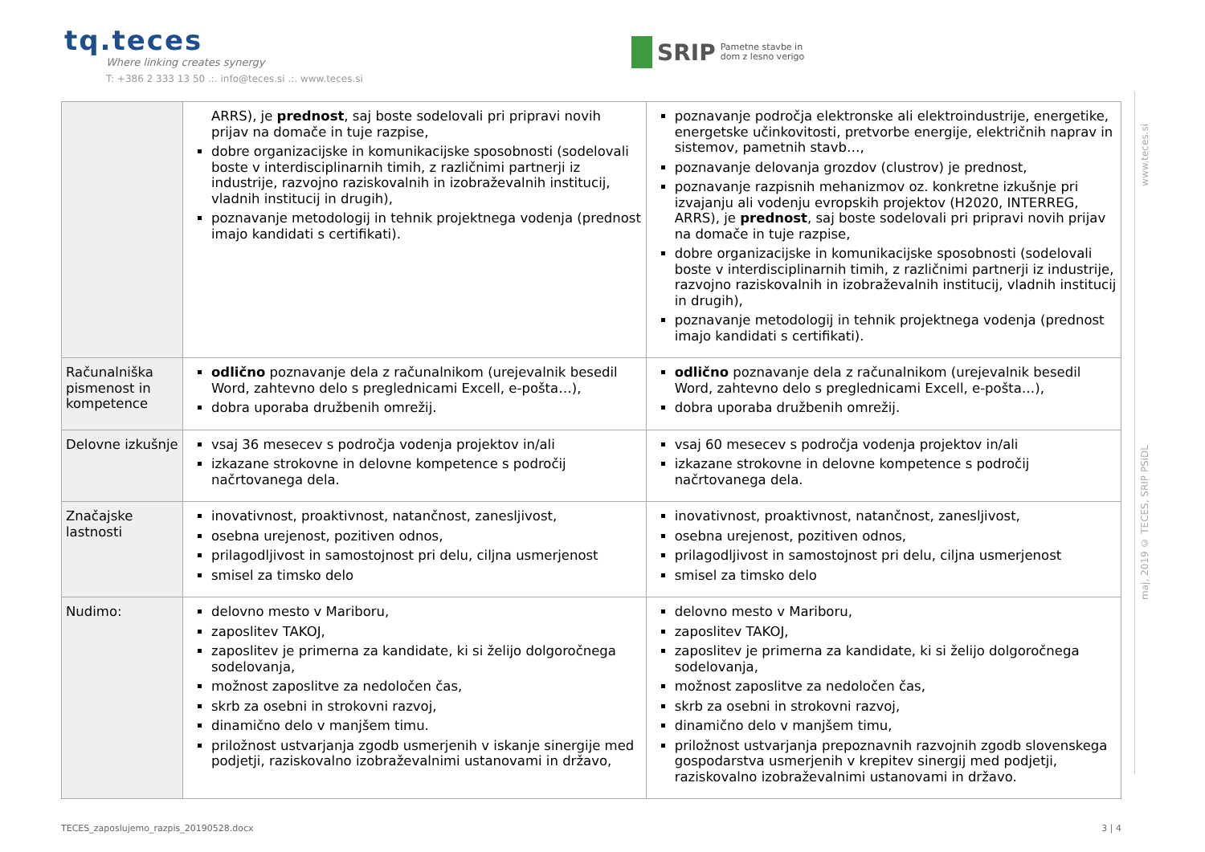tq.teces
Where linking creates synergy
T: +386 2 333 13 50 .:. info@teces.si .:. www.teces.si
SRIP Pametne stavbe in
dom z lesno verigo
| | ARRS), je prednost , saj boste sodelovali pri pripravi novih prijav na domače in tuje razpise, dobre organizacijske in komunikacijske sposobnosti (sodelovali boste v interdisciplinarnih timih, z različnimi partnerji iz industrije, razvojno raziskovalnih in izobraževalnih institucij, vladnih institucij in drugih), poznavanje metodologij in tehnik projektnega vodenja (prednost imajo kandidati s certifikati). | poznavanje področja elektronske ali elektroindustrije, energetike, energetske učinkovitosti, pretvorbe energije, električnih naprav in sistemov, pametnih stavb…, poznavanje delovanja grozdov (clustrov) je prednost, poznavanje razpisnih mehanizmov oz. konkretne izkušnje pri izvajanju ali vodenju evropskih projektov (H2020, INTERREG, ARRS), je prednost , saj boste sodelovali pri pripravi novih prijav na domače in tuje razpise, dobre organizacijske in komunikacijske sposobnosti (sodelovali boste v interdisciplinarnih timih, z različnimi partnerji iz industrije, razvojno raziskovalnih in izobraževalnih institucij, vladnih institucij in drugih), poznavanje metodologij in tehnik projektnega vodenja (prednost imajo kandidati s certifikati). |
| Računalniška pismenost in kompetence | odlično poznavanje dela z računalnikom (urejevalnik besedil Word, zahtevno delo s preglednicami Excell, e-pošta…), dobra uporaba družbenih omrežij. | odlično poznavanje dela z računalnikom (urejevalnik besedil Word, zahtevno delo s preglednicami Excell, e-pošta…), dobra uporaba družbenih omrežij. |
| Delovne izkušnje | vsaj 36 mesecev s področja vodenja projektov in/ali izkazane strokovne in delovne kompetence s področij načrtovanega dela. | vsaj 60 mesecev s področja vodenja projektov in/ali izkazane strokovne in delovne kompetence s področij načrtovanega dela. |
| Značajske lastnosti | inovativnost, proaktivnost, natančnost, zanesljivost, osebna urejenost, pozitiven odnos, prilagodljivost in samostojnost pri delu, ciljna usmerjenost smisel za timsko delo | inovativnost, proaktivnost, natančnost, zanesljivost, osebna urejenost, pozitiven odnos, prilagodljivost in samostojnost pri delu, ciljna usmerjenost smisel za timsko delo |
| Nudimo: | delovno mesto v Mariboru, zaposlitev TAKOJ, zaposlitev je primerna za kandidate, ki si želijo dolgoročnega sodelovanja, možnost zaposlitve za nedoločen čas, skrb za osebni in strokovni razvoj, dinamično delo v manjšem timu. priložnost ustvarjanja zgodb usmerjenih v iskanje sinergije med podjetji, raziskovalno izobraževalnimi ustanovami in državo, | delovno mesto v Mariboru, zaposlitev TAKOJ, zaposlitev je primerna za kandidate, ki si želijo dolgoročnega sodelovanja, možnost zaposlitve za nedoločen čas, skrb za osebni in strokovni razvoj, dinamično delo v manjšem timu, priložnost ustvarjanja prepoznavnih razvojnih zgodb slovenskega gospodarstva usmerjenih v krepitev sinergij med podjetji, raziskovalno izobraževalnimi ustanovami in državo. |
www.teces.si
maj, 2019 © TECES, SRIP PSiDL
TECES_zaposlujemo_razpis_20190528.docx 3 | 4